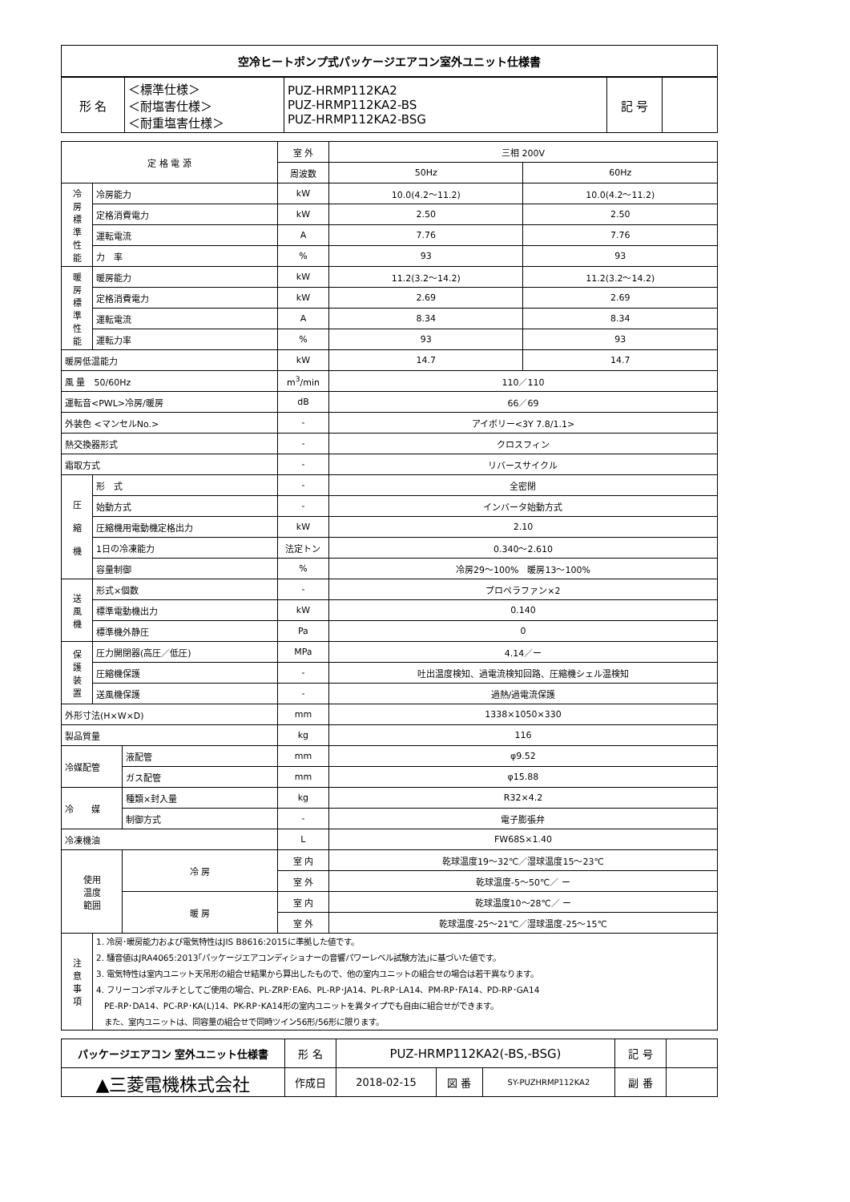| 空冷ヒートポンプ式パッケージエアコン室外ユニット仕様書 |
| 形 名 | ＜標準仕様＞ ＜耐塩害仕様＞ ＜耐重塩害仕様＞ | PUZ-HRMP112KA2 PUZ-HRMP112KA2-BS PUZ-HRMP112KA2-BSG | 記 号 | |
| 定 格 電 源 | | | 室 外 | 三相 200V | |
| | | | 周波数 | 50Hz | 60Hz |
| 冷 房 標 準 性 能 | 冷房能力 | | kW | 10.0(4.2～11.2) | 10.0(4.2～11.2) |
| | 定格消費電力 | | kW | 2.50 | 2.50 |
| | 運転電流 | | A | 7.76 | 7.76 |
| | 力 率 | | % | 93 | 93 |
| 暖 房 標 準 性 能 | 暖房能力 | | kW | 11.2(3.2～14.2) | 11.2(3.2～14.2) |
| | 定格消費電力 | | kW | 2.69 | 2.69 |
| | 運転電流 | | A | 8.34 | 8.34 |
| | 運転力率 | | % | 93 | 93 |
| 暖房低温能力 | | | kW | 14.7 | 14.7 |
| 風 量 50/60Hz | | | m<sup>3</sup>/min | 110／110 | |
| 運転音<PWL>冷房/暖房 | | | dB | 66／69 | |
| 外装色 <マンセルNo.> | | | - | アイボリー<3Y 7.8/1.1> | |
| 熱交換器形式 | | | - | クロスフィン | |
| 霜取方式 | | | - | リバースサイクル | |
| 圧 縮 機 | 形 式 | | - | 全密閉 | |
| | 始動方式 | | - | インバータ始動方式 | |
| | 圧縮機用電動機定格出力 | | kW | 2.10 | |
| | 1日の冷凍能力 | | 法定トン | 0.340～2.610 | |
| | 容量制御 | | % | 冷房29～100% 暖房13～100% | |
| 送 風 機 | 形式×個数 | | - | プロペラファン×2 | |
| | 標準電動機出力 | | kW | 0.140 | |
| | 標準機外静圧 | | Pa | 0 | |
| 保 護 装 置 | 圧力開閉器(高圧／低圧) | | MPa | 4.14／ー | |
| | 圧縮機保護 | | - | 吐出温度検知、過電流検知回路、圧縮機シェル温検知 | |
| | 送風機保護 | | - | 過熱/過電流保護 | |
| 外形寸法(H×W×D) | | | mm | 1338×1050×330 | |
| 製品質量 | | | kg | 116 | |
| 冷媒配管 | | 液配管 | mm | φ9.52 | |
| | | ガス配管 | mm | φ15.88 | |
| 冷 媒 | | 種類×封入量 | kg | R32×4.2 | |
| | | 制御方式 | - | 電子膨張弁 | |
| 冷凍機油 | | | L | FW68S×1.40 | |
| 使用 温度 範囲 | | 冷 房 | 室 内 | 乾球温度19～32℃／湿球温度15～23℃ | |
| | | | 室 外 | 乾球温度-5～50℃／ ー | |
| | | 暖 房 | 室 内 | 乾球温度10～28℃／ ー | |
| | | | 室 外 | 乾球温度-25～21℃／湿球温度-25～15℃ | |
| 注 意 事 項 | 1. 冷房･暖房能力および電気特性はJIS B8616:2015に準拠した値です。 2. 騒音値はJRA4065:2013｢パッケージエアコンディショナーの音響パワーレベル試験方法｣に基づいた値です。 3. 電気特性は室内ユニット天吊形の組合せ結果から算出したもので、他の室内ユニットの組合せの場合は若干異なります。 4. フリーコンポマルチとしてご使用の場合、PL-ZRP･EA6、PL-RP･JA14、PL-RP･LA14、PM-RP･FA14、PD-RP･GA14 PE-RP･DA14、PC-RP･KA(L)14、PK-RP･KA14形の室内ユニットを異タイプでも自由に組合せができます。 また、室内ユニットは、同容量の組合せで同時ツイン56形/56形に限ります。 | | | | |
| パッケージエアコン 室外ユニット仕様書 | 形 名 | PUZ-HRMP112KA2(-BS,-BSG) | | | 記 号 | |
| ▲三菱電機株式会社 | 作成日 | 2018-02-15 | 図 番 | SY-PUZHRMP112KA2 | 副 番 | |